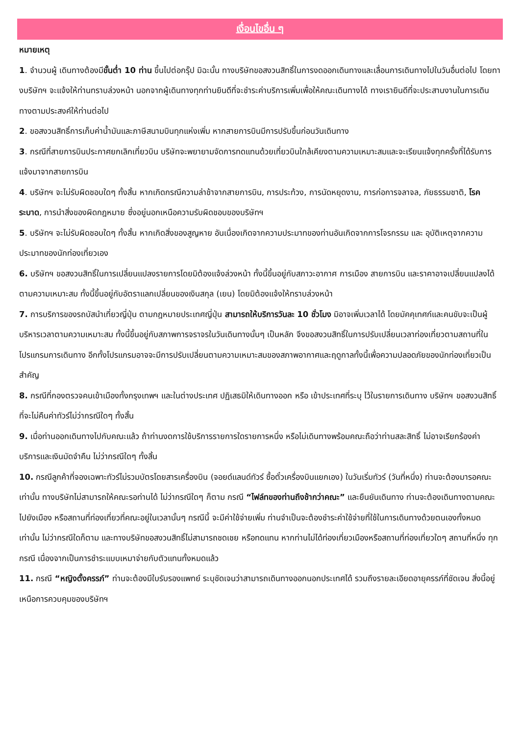เงื่อนไขอื่น ๆ
หมายเหตุ
1. จำนวนผู้ เดินทางต้องมีขั้นต่ำ 10 ท่าน ขึ้นไปต่อกรุ๊ป มิฉะนั้น ทางบริษัทขอสงวนสิทธิ์ในการงดออกเดินทางและเลื่อนการเดินทางไปในวันอื่นต่อไป โดยทางบริษัทฯ จะแจ้งให้ท่านทราบล่วงหน้า นอกจากผู้เดินทางทุกท่านยินดีที่จะชำระค่าบริการเพิ่มเพื่อให้คณะเดินทางได้ ทางเรายินดีที่จะประสานงานในการเดินทางตามประสงค์ให้ท่านต่อไป
2. ขอสงวนสิทธิ์การเก็บค่าน้ำมันและภาษีสนามบินทุกแห่งเพิ่ม หากสายการบินมีการปรับขึ้นก่อนวันเดินทาง
3. กรณีที่สายการบินประกาศยกเลิกเที่ยวบิน บริษัทจะพยายามจัดการทดแทนด้วยเที่ยวบินใกล้เคียงตามความเหมาะสมและจะเรียนแจ้งทุกครั้งที่ได้รับการแจ้งมาจากสายการบิน
4. บริษัทฯ จะไม่รับผิดชอบใดๆ ทั้งสิ้น หากเกิดกรณีความล่าช้าจากสายการบิน, การประท้วง, การนัดหยุดงาน, การก่อการจลาจล, ภัยธรรมชาติ, โรคระบาด, การนำสิ่งของผิดกฎหมาย ซึ่งอยู่นอกเหนือความรับผิดชอบของบริษัทฯ
5. บริษัทฯ จะไม่รับผิดชอบใดๆ ทั้งสิ้น หากเกิดสิ่งของสูญหาย อันเนื่องเกิดจากความประมาทของท่านอันเกิดจากการโจรกรรม และ อุบัติเหตุจากความประมาทของนักท่องเที่ยวเอง
6. บริษัทฯ ขอสงวนสิทธิ์ในการเปลี่ยนแปลงรายการโดยมิต้องแจ้งล่วงหน้า ทั้งนี้ขึ้นอยู่กับสภาวะอากาศ การเมือง สายการบิน และราคาอาจเปลี่ยนแปลงได้ตามความเหมาะสม ทั้งนี้ขึ้นอยู่กับอัตราแลกเปลี่ยนของเงินสกุล (เยน) โดยมิต้องแจ้งให้ทราบล่วงหน้า
7. การบริการของรถบัสนำเที่ยวญี่ปุ่น ตามกฎหมายประเทศญี่ปุ่น สามารถให้บริการวันละ 10 ชั่วโมง มิอาจเพิ่มเวลาได้ โดยมัคคุเทศก์และคนขับจะเป็นผู้บริหารเวลาตามความเหมาะสม ทั้งนี้ขึ้นอยู่กับสภาพการจราจรในวันเดินทางนั้นๆ เป็นหลัก จึงขอสงวนสิทธิ์ในการปรับเปลี่ยนเวลาท่องเที่ยวตามสถานที่ในโปรแกรมการเดินทาง อีกทั้งโปรแกรมอาจจะมีการปรับเปลี่ยนตามความเหมาะสมของสภาพอากาศและฤดูกาลทั้งนี้เพื่อความปลอดภัยของนักท่องเที่ยวเป็นสำคัญ
8. กรณีที่กองตรวจคนเข้าเมืองทั้งกรุงเทพฯ และในต่างประเทศ ปฏิเสธมิให้เดินทางออก หรือ เข้าประเทศที่ระบุ ไว้ในรายการเดินทาง บริษัทฯ ขอสงวนสิทธิ์ที่จะไม่คืนค่าทัวร์ไม่ว่ากรณีใดๆ ทั้งสิ้น
9. เมื่อท่านออกเดินทางไปกับคณะแล้ว ถ้าท่านงดการใช้บริการรายการใดรายการหนึ่ง หรือไม่เดินทางพร้อมคณะถือว่าท่านสละสิทธิ์ ไม่อาจเรียกร้องค่าบริการและเงินมัดจำคืน ไม่ว่ากรณีใดๆ ทั้งสิ้น
10. กรณีลูกค้าที่จองเฉพาะทัวร์ไม่รวมบัตรโดยสารเครื่องบิน (จอยด์แลนด์ทัวร์ ซื้อตั๋วเครื่องบินแยกเอง) ในวันเริ่มทัวร์ (วันที่หนึ่ง) ท่านจะต้องมารอคณะเท่านั้น ทางบริษัทไม่สามารถให้คณะรอท่านได้ ไม่ว่ากรณีใดๆ ก็ตาม กรณี “ไฟล์ทของท่านถึงช้ากว่าคณะ” และยืนยันเดินทาง ท่านจะต้องเดินทางตามคณะไปยังเมือง หรือสถานที่ท่องเที่ยวที่คณะอยู่ในเวลานั้นๆ กรณีนี้ จะมีค่าใช้จ่ายเพิ่ม ท่านจำเป็นจะต้องชำระค่าใช้จ่ายที่ใช้ในการเดินทางด้วยตนเองทั้งหมดเท่านั้น ไม่ว่ากรณีใดก็ตาม และทางบริษัทขอสงวนสิทธิ์ไม่สามารถชดเชย หรือทดแทน หากท่านไม่ได้ท่องเที่ยวเมืองหรือสถานที่ท่องเที่ยวใดๆ สถานที่หนึ่ง ทุกกรณี เนื่องจากเป็นการชำระแบบเหมาจ่ายกับตัวแทนทั้งหมดแล้ว
11. กรณี “หญิงตั้งครรภ์” ท่านจะต้องมีใบรับรองแพทย์ ระบุชัดเจนว่าสามารถเดินทางออกนอกประเทศได้ รวมถึงรายละเอียดอายุครรภ์ที่ชัดเจน สิ่งนี้อยู่เหนือการควบคุมของบริษัทฯ